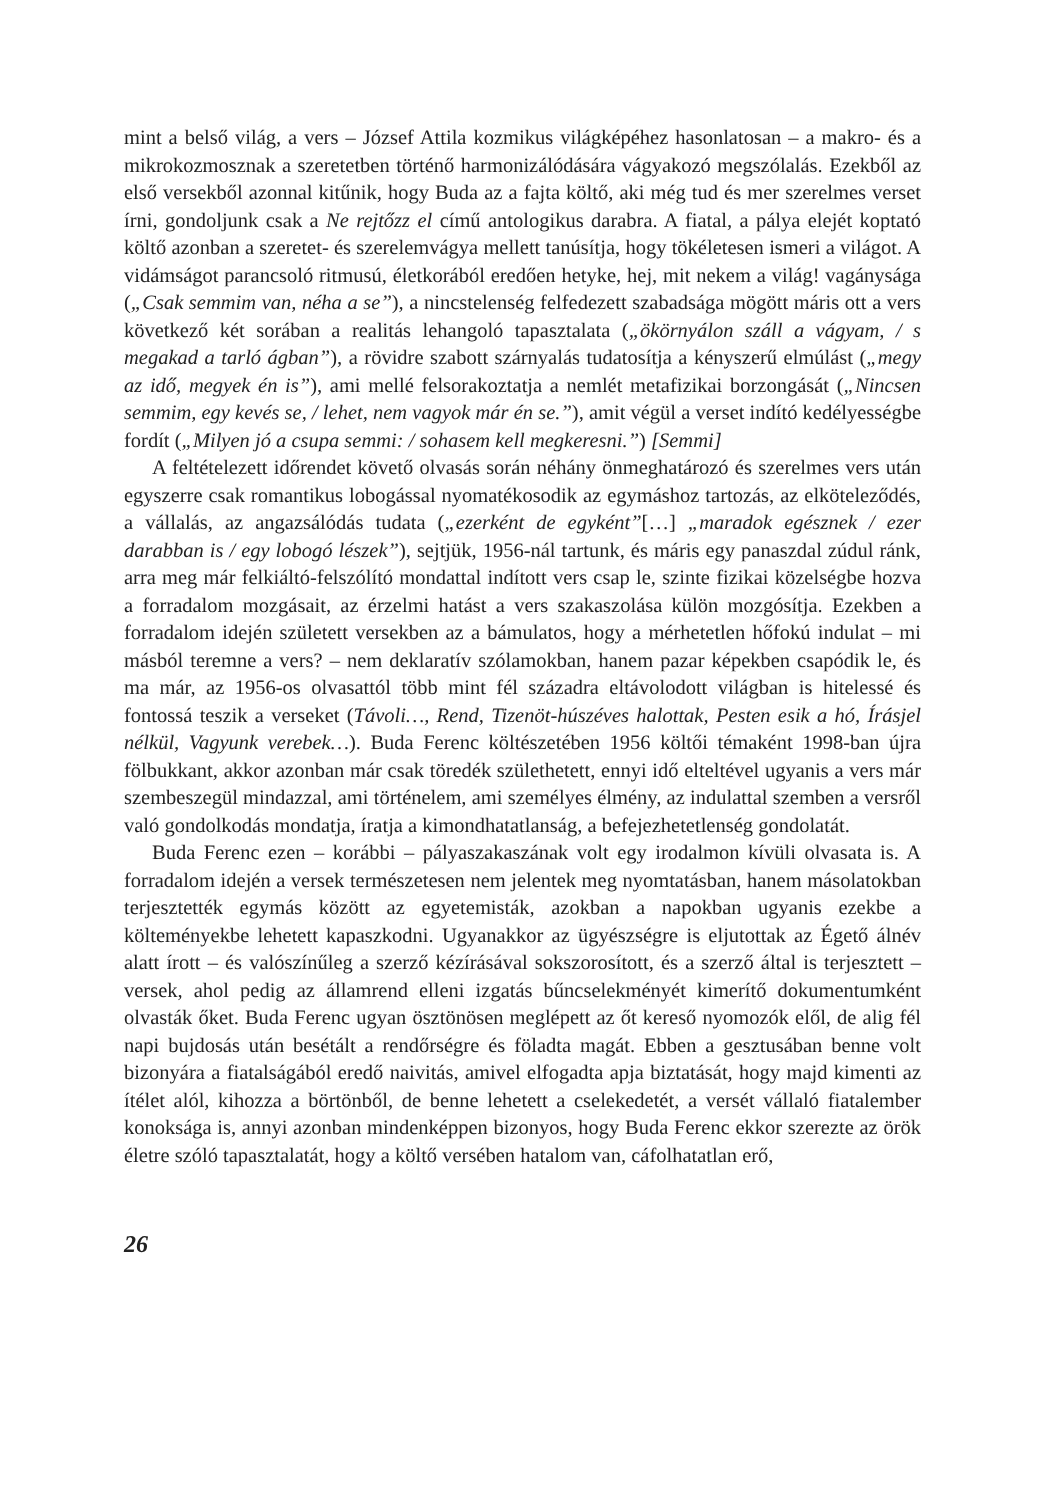mint a belső világ, a vers – József Attila kozmikus világképéhez hasonlatosan – a makro- és a mikrokozmosznak a szeretetben történő harmonizálódására vágyakozó megszólalás. Ezekből az első versekből azonnal kitűnik, hogy Buda az a fajta költő, aki még tud és mer szerelmes verset írni, gondoljunk csak a Ne rejtőzz el című antologikus darabra. A fiatal, a pálya elejét koptató költő azonban a szeretet- és szerelemvágya mellett tanúsítja, hogy tökéletesen ismeri a világot. A vidámságot parancsoló ritmusú, életkorából eredően hetyke, hej, mit nekem a világ! vagánysága („Csak semmim van, néha a se”), a nincstelenség felfedezett szabadsága mögött máris ott a vers következő két sorában a realitás lehangoló tapasztalata („ökörnyálon száll a vágyam, / s megakad a tarló ágban”), a rövidre szabott szárnyalás tudatosítja a kényszerű elmúlást („megy az idő, megyek én is”), ami mellé felsorakoztatja a nemlét metafizikai borzongását („Nincsen semmim, egy kevés se, / lehet, nem vagyok már én se.”), amit végül a verset indító kedélyességbe fordít („Milyen jó a csupa semmi: / sohasem kell megkeresni.”) [Semmi]
A feltételezett időrendet követő olvasás során néhány önmeghatározó és szerelmes vers után egyszerre csak romantikus lobogással nyomatékosodik az egymáshoz tartozás, az elköteleződés, a vállalás, az angazsálódás tudata („ezerként de egyként”[…] „maradok egésznek / ezer darabban is / egy lobogó lészek”), sejtjük, 1956-nál tartunk, és máris egy panaszdal zúdul ránk, arra meg már felkiáltó-felszólító mondattal indított vers csap le, szinte fizikai közelségbe hozva a forradalom mozgásait, az érzelmi hatást a vers szakaszolása külön mozgósítja. Ezekben a forradalom idején született versekben az a bámulatos, hogy a mérhetetlen hőfokú indulat – mi másból teremne a vers? – nem deklaratív szólamokban, hanem pazar képekben csapódik le, és ma már, az 1956-os olvasattól több mint fél századra eltávolodott világban is hitelessé és fontossá teszik a verseket (Távoli…, Rend, Tizenöt-húszéves halottak, Pesten esik a hó, Írásjel nélkül, Vagyunk verebek…). Buda Ferenc költészetében 1956 költői témaként 1998-ban újra fölbukkant, akkor azonban már csak töredék születhetett, ennyi idő elteltével ugyanis a vers már szembeszegül mindazzal, ami történelem, ami személyes élmény, az indulattal szemben a versről való gondolkodás mondatja, íratja a kimondhatatlanság, a befejezhetetlenség gondolatát.
Buda Ferenc ezen – korábbi – pályaszakaszának volt egy irodalmon kívüli olvasata is. A forradalom idején a versek természetesen nem jelentek meg nyomtatásban, hanem másolatokban terjesztették egymás között az egyetemisták, azokban a napokban ugyanis ezekbe a költeményekbe lehetett kapaszkodni. Ugyanakkor az ügyészségre is eljutottak az Égető álnév alatt írott – és valószínűleg a szerző kézírásával sokszorosított, és a szerző által is terjesztett – versek, ahol pedig az államrend elleni izgatás bűncselekményét kimerítő dokumentumként olvasták őket. Buda Ferenc ugyan ösztönösen meglépett az őt kereső nyomozók elől, de alig fél napi bujdosás után besétált a rendőrségre és föladta magát. Ebben a gesztusában benne volt bizonyára a fiatalságából eredő naivitás, amivel elfogadta apja biztatását, hogy majd kimenti az ítélet alól, kihozza a börtönből, de benne lehetett a cselekedetét, a versét vállaló fiatalember konoksága is, annyi azonban mindenképpen bizonyos, hogy Buda Ferenc ekkor szerezte az örök életre szóló tapasztalatát, hogy a költő versében hatalom van, cáfolhatatlan erő,
26